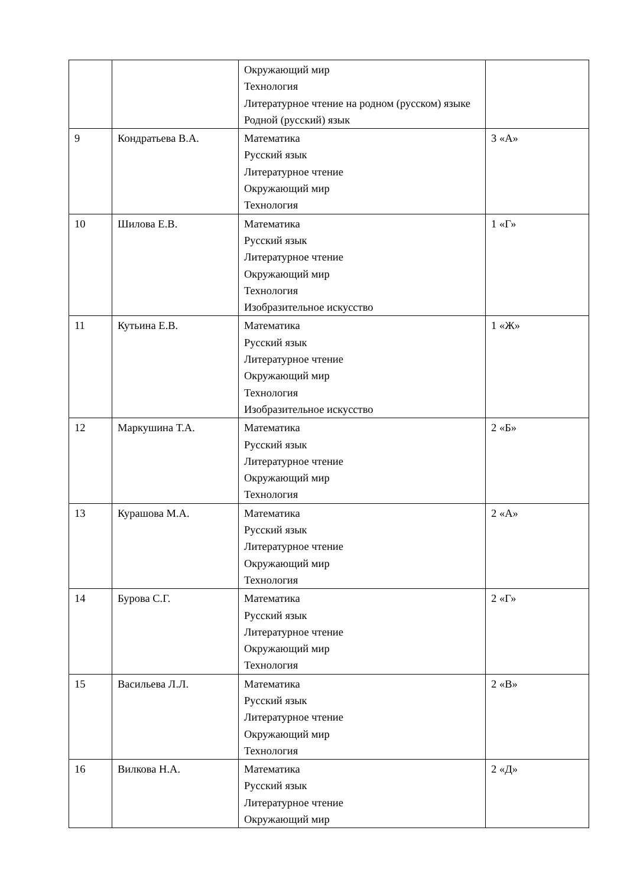| | | Окружающий мир Технология Литературное чтение на родном (русском) языке Родной (русский) язык | |
| 9 | Кондратьева В.А. | Математика Русский язык Литературное чтение Окружающий мир Технология | 3 «А» |
| 10 | Шилова Е.В. | Математика Русский язык Литературное чтение Окружающий мир Технология Изобразительное искусство | 1 «Г» |
| 11 | Кутьина Е.В. | Математика Русский язык Литературное чтение Окружающий мир Технология Изобразительное искусство | 1 «Ж» |
| 12 | Маркушина Т.А. | Математика Русский язык Литературное чтение Окружающий мир Технология | 2 «Б» |
| 13 | Курашова М.А. | Математика Русский язык Литературное чтение Окружающий мир Технология | 2 «А» |
| 14 | Бурова С.Г. | Математика Русский язык Литературное чтение Окружающий мир Технология | 2 «Г» |
| 15 | Васильева Л.Л. | Математика Русский язык Литературное чтение Окружающий мир Технология | 2 «В» |
| 16 | Вилкова Н.А. | Математика Русский язык Литературное чтение Окружающий мир | 2 «Д» |